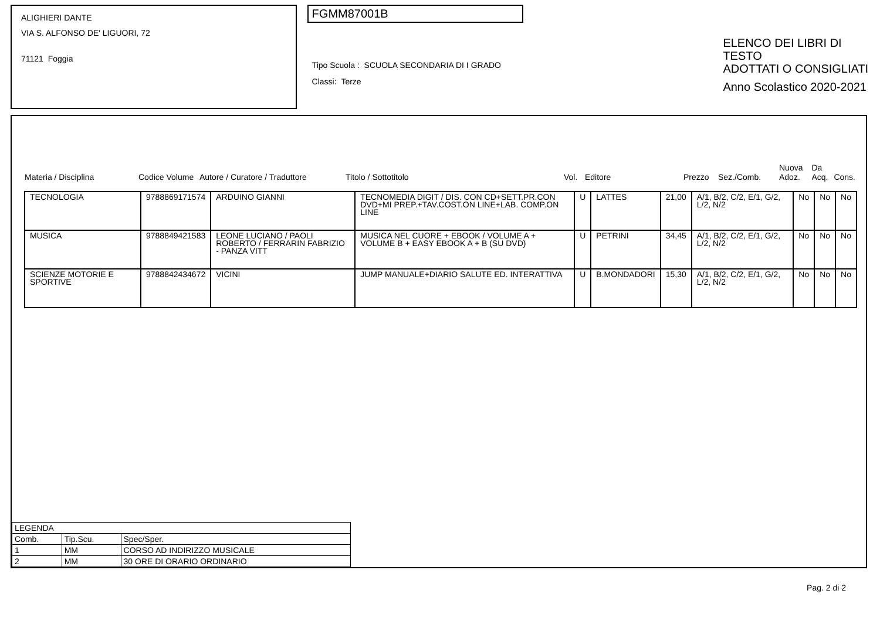ALIGHIERI DANTE
VIA S. ALFONSO DE' LIGUORI, 72
71121 Foggia
FGMM87001B
Tipo Scuola : SCUOLA SECONDARIA DI I GRADO
Classi: Terze
ELENCO DEI LIBRI DI TESTO
ADOTTATI O CONSIGLIATI
Anno Scolastico 2020-2021
| Materia / Disciplina | Codice Volume | Autore / Curatore / Traduttore | Titolo / Sottotitolo | Vol. | Editore | Prezzo | Sez./Comb. | Nuova Adoz. | Da Acq. | Cons. |
| --- | --- | --- | --- | --- | --- | --- | --- | --- | --- | --- |
| TECNOLOGIA | 9788869171574 | ARDUINO GIANNI | TECNOMEDIA DIGIT / DIS. CON CD+SETT.PR.CON DVD+MI PREP.+TAV.COST.ON LINE+LAB. COMP.ON LINE | U | LATTES | 21,00 | A/1, B/2, C/2, E/1, G/2, L/2, N/2 | No | No | No |
| MUSICA | 9788849421583 | LEONE LUCIANO / PAOLI ROBERTO / FERRARIN FABRIZIO - PANZA VITT | MUSICA NEL CUORE + EBOOK / VOLUME A + VOLUME B + EASY EBOOK A + B (SU DVD) | U | PETRINI | 34,45 | A/1, B/2, C/2, E/1, G/2, L/2, N/2 | No | No | No |
| SCIENZE MOTORIE E SPORTIVE | 9788842434672 | VICINI | JUMP MANUALE+DIARIO SALUTE ED. INTERATTIVA | U | B.MONDADORI | 15,30 | A/1, B/2, C/2, E/1, G/2, L/2, N/2 | No | No | No |
| LEGENDA | | |
| Comb. | Tip.Scu. | Spec/Sper. |
| 1 | MM | CORSO AD INDIRIZZO MUSICALE |
| 2 | MM | 30 ORE DI ORARIO ORDINARIO |
Pag. 2 di 2